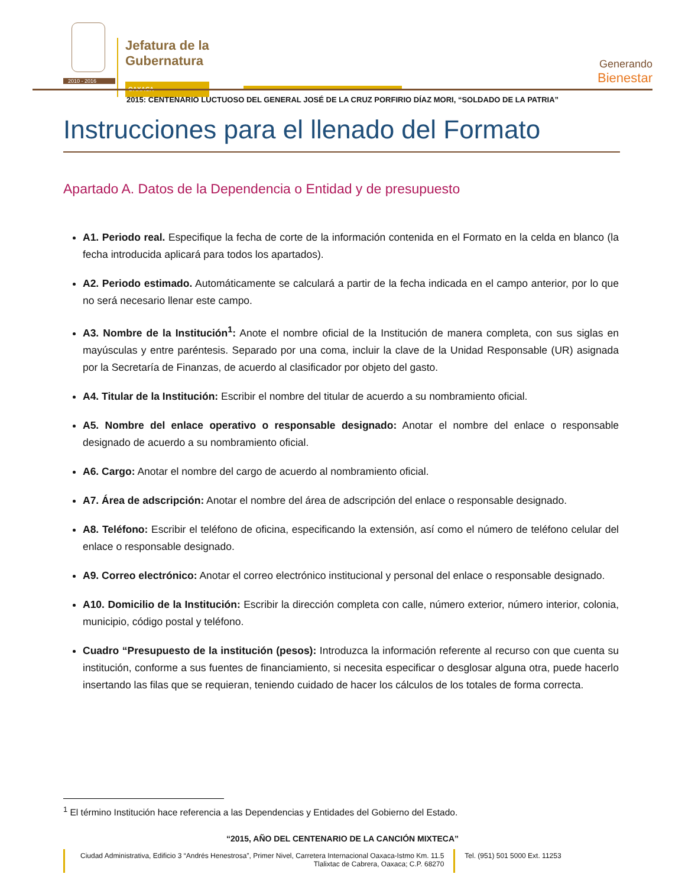Jefatura de la
Gubernatura
OAXACA
Generando
Bienestar
2010 - 2016
2015: CENTENARIO LUCTUOSO DEL GENERAL JOSÉ DE LA CRUZ PORFIRIO DÍAZ MORI, “SOLDADO DE LA PATRIA”
Instrucciones para el llenado del Formato
Apartado A. Datos de la Dependencia o Entidad y de presupuesto
A1. Periodo real. Especifique la fecha de corte de la información contenida en el Formato en la celda en blanco (la fecha introducida aplicará para todos los apartados).
A2. Periodo estimado. Automáticamente se calculará a partir de la fecha indicada en el campo anterior, por lo que no será necesario llenar este campo.
A3. Nombre de la Institución<sup>1</sup>: Anote el nombre oficial de la Institución de manera completa, con sus siglas en mayúsculas y entre paréntesis. Separado por una coma, incluir la clave de la Unidad Responsable (UR) asignada por la Secretaría de Finanzas, de acuerdo al clasificador por objeto del gasto.
A4. Titular de la Institución: Escribir el nombre del titular de acuerdo a su nombramiento oficial.
A5. Nombre del enlace operativo o responsable designado: Anotar el nombre del enlace o responsable designado de acuerdo a su nombramiento oficial.
A6. Cargo: Anotar el nombre del cargo de acuerdo al nombramiento oficial.
A7. Área de adscripción: Anotar el nombre del área de adscripción del enlace o responsable designado.
A8. Teléfono: Escribir el teléfono de oficina, especificando la extensión, así como el número de teléfono celular del enlace o responsable designado.
A9. Correo electrónico: Anotar el correo electrónico institucional y personal del enlace o responsable designado.
A10. Domicilio de la Institución: Escribir la dirección completa con calle, número exterior, número interior, colonia, municipio, código postal y teléfono.
Cuadro “Presupuesto de la institución (pesos): Introduzca la información referente al recurso con que cuenta su institución, conforme a sus fuentes de financiamiento, si necesita especificar o desglosar alguna otra, puede hacerlo insertando las filas que se requieran, teniendo cuidado de hacer los cálculos de los totales de forma correcta.
<sup>1</sup> El término Institución hace referencia a las Dependencias y Entidades del Gobierno del Estado.
“2015, AÑO DEL CENTENARIO DE LA CANCIÓN MIXTECA”
Ciudad Administrativa, Edificio 3 “Andrés Henestrosa”, Primer Nivel, Carretera Internacional Oaxaca-Istmo Km. 11.5
Tlalixtac de Cabrera, Oaxaca; C.P. 68270
Tel. (951) 501 5000 Ext. 11253